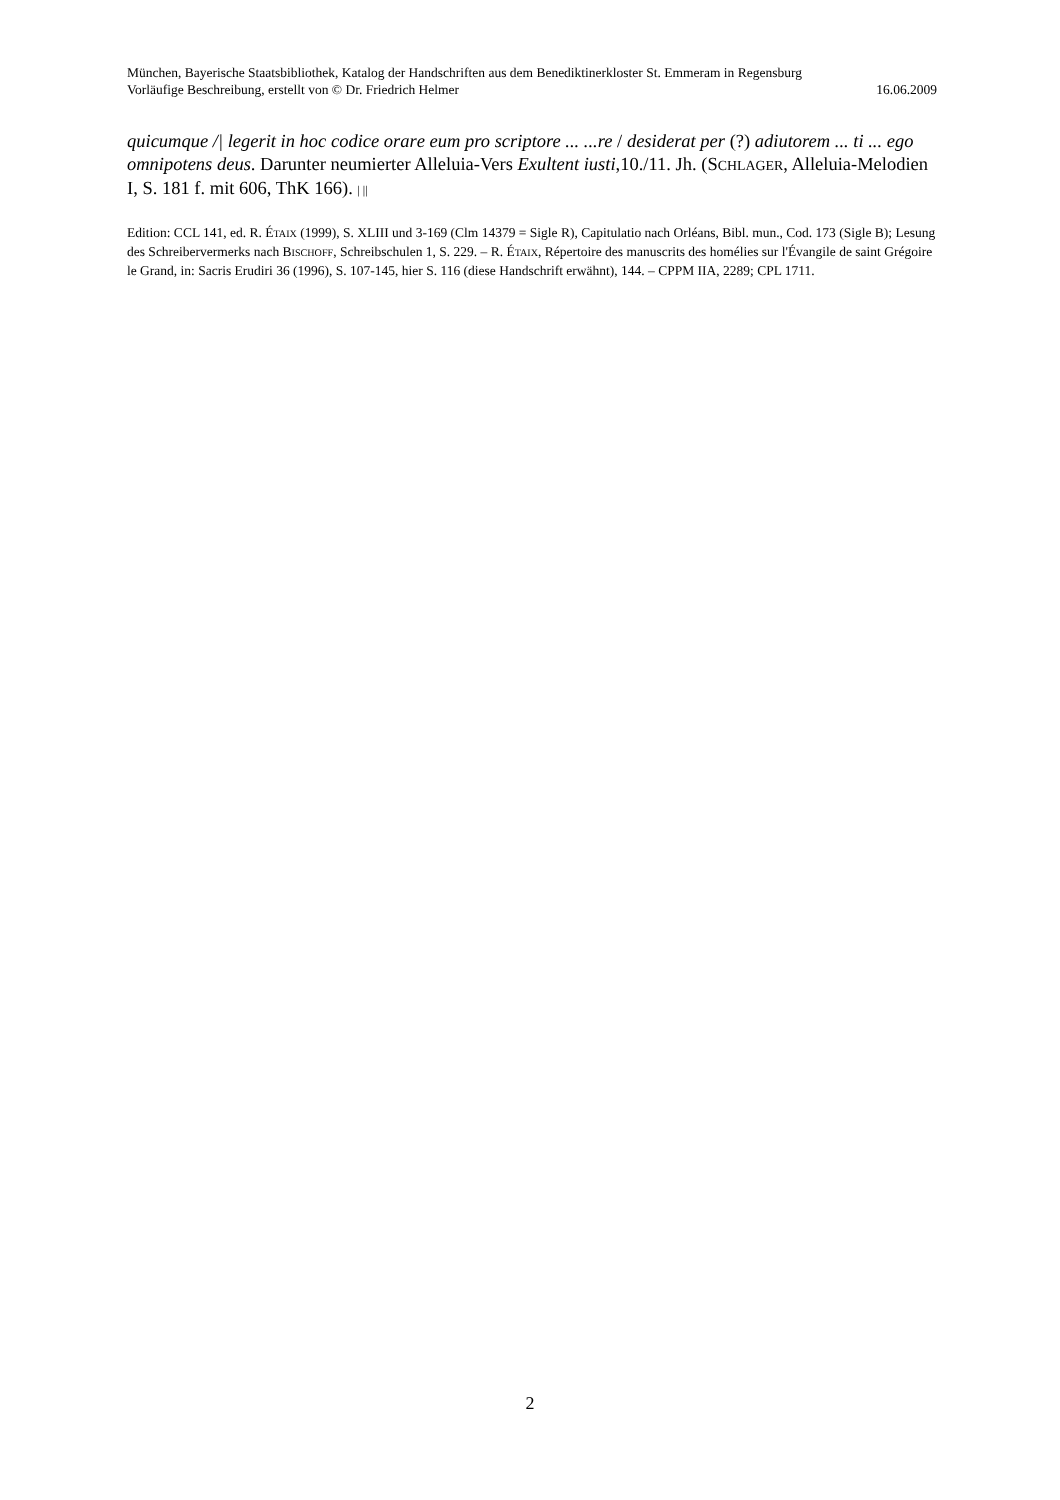München, Bayerische Staatsbibliothek, Katalog der Handschriften aus dem Benediktinerkloster St. Emmeram in Regensburg
Vorläufige Beschreibung, erstellt von © Dr. Friedrich Helmer 16.06.2009
quicumque /| legerit in hoc codice orarе eum pro scriptore ... ...re / desiderat per (?) adiutorem ... ti ... ego omnipotens deus. Darunter neumierter Alleluia-Vers Exultent iusti,10./11. Jh. (SCHLAGER, Alleluia-Melodien I, S. 181 f. mit 606, ThK 166). | ||
Edition: CCL 141, ed. R. ÉTAIX (1999), S. XLIII und 3-169 (Clm 14379 = Sigle R), Capitulatio nach Orléans, Bibl. mun., Cod. 173 (Sigle B); Lesung des Schreibervermerks nach BISCHOFF, Schreibschulen 1, S. 229. – R. ÉTAIX, Répertoire des manuscrits des homélies sur l'Évangile de saint Grégoire le Grand, in: Sacris Erudiri 36 (1996), S. 107-145, hier S. 116 (diese Handschrift erwähnt), 144. – CPPM IIA, 2289; CPL 1711.
2